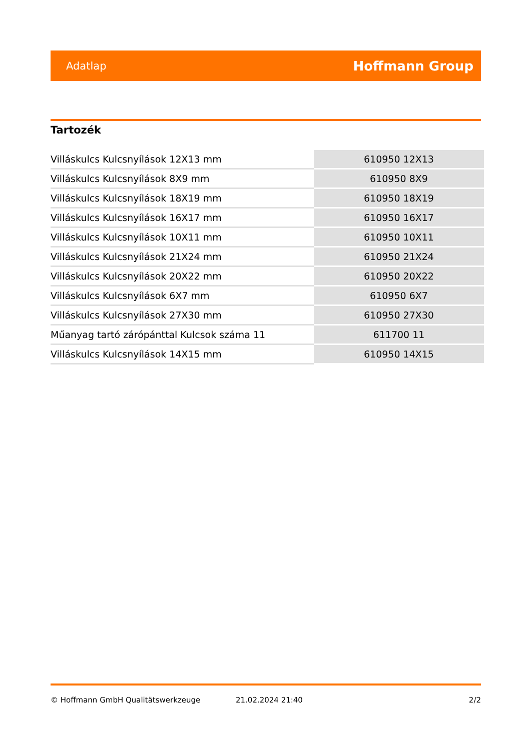Adatlap Hoffmann Group
Tartozék
| Villáskulcs Kulcsnyílások 12X13 mm | 610950 12X13 |
| Villáskulcs Kulcsnyílások 8X9 mm | 610950 8X9 |
| Villáskulcs Kulcsnyílások 18X19 mm | 610950 18X19 |
| Villáskulcs Kulcsnyílások 16X17 mm | 610950 16X17 |
| Villáskulcs Kulcsnyílások 10X11 mm | 610950 10X11 |
| Villáskulcs Kulcsnyílások 21X24 mm | 610950 21X24 |
| Villáskulcs Kulcsnyílások 20X22 mm | 610950 20X22 |
| Villáskulcs Kulcsnyílások 6X7 mm | 610950 6X7 |
| Villáskulcs Kulcsnyílások 27X30 mm | 610950 27X30 |
| Műanyag tartó zárópánttal Kulcsok száma 11 | 611700 11 |
| Villáskulcs Kulcsnyílások 14X15 mm | 610950 14X15 |
© Hoffmann GmbH Qualitätswerkzeuge 21.02.2024 21:40 2/2